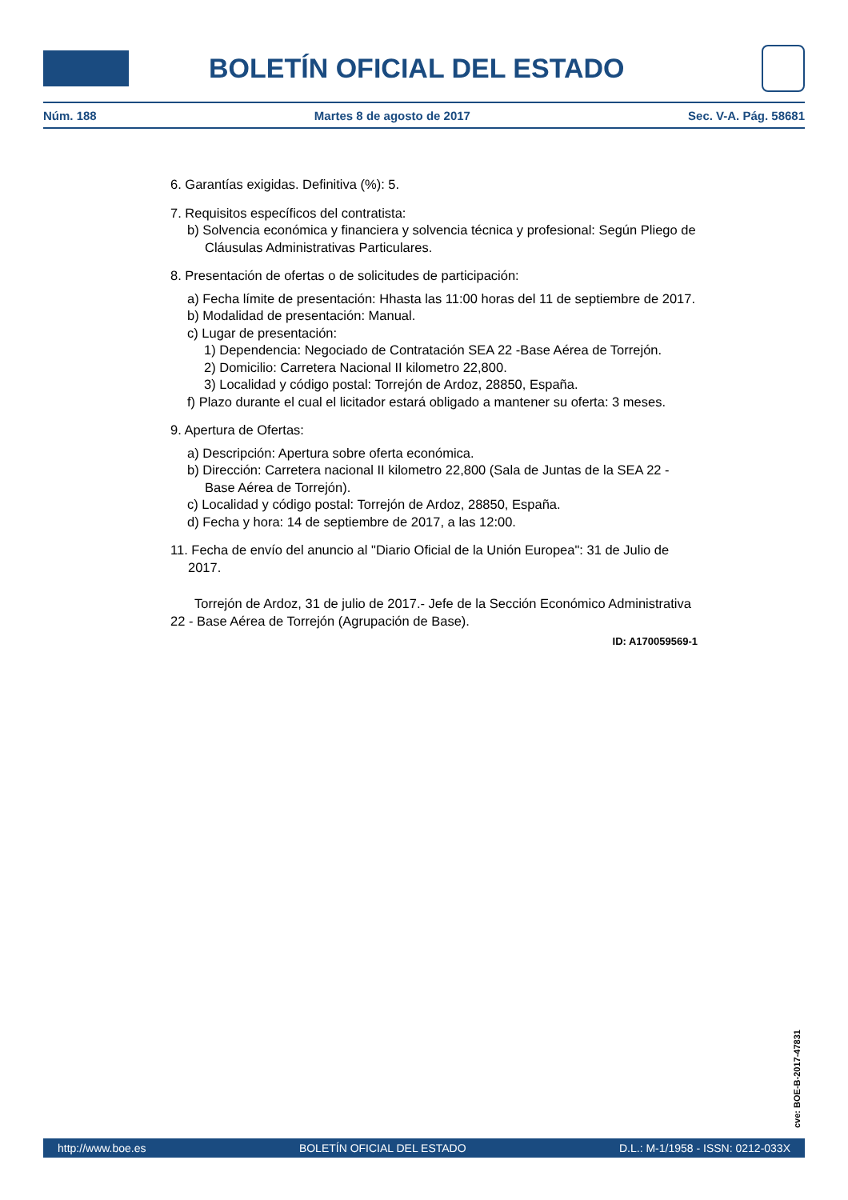BOLETÍN OFICIAL DEL ESTADO
Núm. 188 Martes 8 de agosto de 2017 Sec. V-A. Pág. 58681
6. Garantías exigidas. Definitiva (%): 5.
7. Requisitos específicos del contratista:
b) Solvencia económica y financiera y solvencia técnica y profesional: Según Pliego de Cláusulas Administrativas Particulares.
8. Presentación de ofertas o de solicitudes de participación:
a) Fecha límite de presentación: Hhasta las 11:00 horas del 11 de septiembre de 2017.
b) Modalidad de presentación: Manual.
c) Lugar de presentación:
1) Dependencia: Negociado de Contratación SEA 22 -Base Aérea de Torrejón.
2) Domicilio: Carretera Nacional II kilometro 22,800.
3) Localidad y código postal: Torrejón de Ardoz, 28850, España.
f) Plazo durante el cual el licitador estará obligado a mantener su oferta: 3 meses.
9. Apertura de Ofertas:
a) Descripción: Apertura sobre oferta económica.
b) Dirección: Carretera nacional II kilometro 22,800 (Sala de Juntas de la SEA 22 - Base Aérea de Torrejón).
c) Localidad y código postal: Torrejón de Ardoz, 28850, España.
d) Fecha y hora: 14 de septiembre de 2017, a las 12:00.
11. Fecha de envío del anuncio al "Diario Oficial de la Unión Europea": 31 de Julio de 2017.
Torrejón de Ardoz, 31 de julio de 2017.- Jefe de la Sección Económico Administrativa 22 - Base Aérea de Torrejón (Agrupación de Base).
ID: A170059569-1
cve: BOE-B-2017-47831
http://www.boe.es BOLETÍN OFICIAL DEL ESTADO D.L.: M-1/1958 - ISSN: 0212-033X